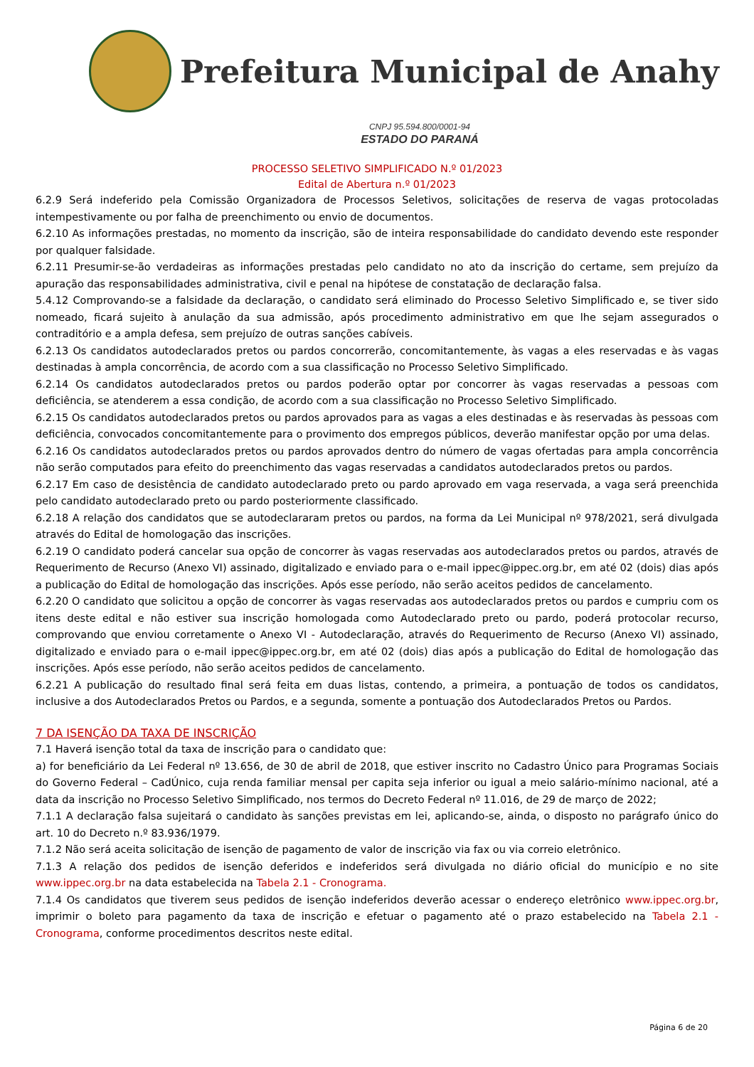Prefeitura Municipal de Anahy
CNPJ 95.594.800/0001-94
ESTADO DO PARANÁ
PROCESSO SELETIVO SIMPLIFICADO N.º 01/2023
Edital de Abertura n.º 01/2023
6.2.9 Será indeferido pela Comissão Organizadora de Processos Seletivos, solicitações de reserva de vagas protocoladas intempestivamente ou por falha de preenchimento ou envio de documentos.
6.2.10 As informações prestadas, no momento da inscrição, são de inteira responsabilidade do candidato devendo este responder por qualquer falsidade.
6.2.11 Presumir-se-ão verdadeiras as informações prestadas pelo candidato no ato da inscrição do certame, sem prejuízo da apuração das responsabilidades administrativa, civil e penal na hipótese de constatação de declaração falsa.
5.4.12 Comprovando-se a falsidade da declaração, o candidato será eliminado do Processo Seletivo Simplificado e, se tiver sido nomeado, ficará sujeito à anulação da sua admissão, após procedimento administrativo em que lhe sejam assegurados o contraditório e a ampla defesa, sem prejuízo de outras sanções cabíveis.
6.2.13 Os candidatos autodeclarados pretos ou pardos concorrerão, concomitantemente, às vagas a eles reservadas e às vagas destinadas à ampla concorrência, de acordo com a sua classificação no Processo Seletivo Simplificado.
6.2.14 Os candidatos autodeclarados pretos ou pardos poderão optar por concorrer às vagas reservadas a pessoas com deficiência, se atenderem a essa condição, de acordo com a sua classificação no Processo Seletivo Simplificado.
6.2.15 Os candidatos autodeclarados pretos ou pardos aprovados para as vagas a eles destinadas e às reservadas às pessoas com deficiência, convocados concomitantemente para o provimento dos empregos públicos, deverão manifestar opção por uma delas.
6.2.16 Os candidatos autodeclarados pretos ou pardos aprovados dentro do número de vagas ofertadas para ampla concorrência não serão computados para efeito do preenchimento das vagas reservadas a candidatos autodeclarados pretos ou pardos.
6.2.17 Em caso de desistência de candidato autodeclarado preto ou pardo aprovado em vaga reservada, a vaga será preenchida pelo candidato autodeclarado preto ou pardo posteriormente classificado.
6.2.18 A relação dos candidatos que se autodeclararam pretos ou pardos, na forma da Lei Municipal nº 978/2021, será divulgada através do Edital de homologação das inscrições.
6.2.19 O candidato poderá cancelar sua opção de concorrer às vagas reservadas aos autodeclarados pretos ou pardos, através de Requerimento de Recurso (Anexo VI) assinado, digitalizado e enviado para o e-mail ippec@ippec.org.br, em até 02 (dois) dias após a publicação do Edital de homologação das inscrições. Após esse período, não serão aceitos pedidos de cancelamento.
6.2.20 O candidato que solicitou a opção de concorrer às vagas reservadas aos autodeclarados pretos ou pardos e cumpriu com os itens deste edital e não estiver sua inscrição homologada como Autodeclarado preto ou pardo, poderá protocolar recurso, comprovando que enviou corretamente o Anexo VI - Autodeclaração, através do Requerimento de Recurso (Anexo VI) assinado, digitalizado e enviado para o e-mail ippec@ippec.org.br, em até 02 (dois) dias após a publicação do Edital de homologação das inscrições. Após esse período, não serão aceitos pedidos de cancelamento.
6.2.21 A publicação do resultado final será feita em duas listas, contendo, a primeira, a pontuação de todos os candidatos, inclusive a dos Autodeclarados Pretos ou Pardos, e a segunda, somente a pontuação dos Autodeclarados Pretos ou Pardos.
7 DA ISENÇÃO DA TAXA DE INSCRIÇÃO
7.1 Haverá isenção total da taxa de inscrição para o candidato que:
a) for beneficiário da Lei Federal nº 13.656, de 30 de abril de 2018, que estiver inscrito no Cadastro Único para Programas Sociais do Governo Federal – CadÚnico, cuja renda familiar mensal per capita seja inferior ou igual a meio salário-mínimo nacional, até a data da inscrição no Processo Seletivo Simplificado, nos termos do Decreto Federal nº 11.016, de 29 de março de 2022;
7.1.1 A declaração falsa sujeitará o candidato às sanções previstas em lei, aplicando-se, ainda, o disposto no parágrafo único do art. 10 do Decreto n.º 83.936/1979.
7.1.2 Não será aceita solicitação de isenção de pagamento de valor de inscrição via fax ou via correio eletrônico.
7.1.3 A relação dos pedidos de isenção deferidos e indeferidos será divulgada no diário oficial do município e no site www.ippec.org.br na data estabelecida na Tabela 2.1 - Cronograma.
7.1.4 Os candidatos que tiverem seus pedidos de isenção indeferidos deverão acessar o endereço eletrônico www.ippec.org.br, imprimir o boleto para pagamento da taxa de inscrição e efetuar o pagamento até o prazo estabelecido na Tabela 2.1 - Cronograma, conforme procedimentos descritos neste edital.
Página 6 de 20